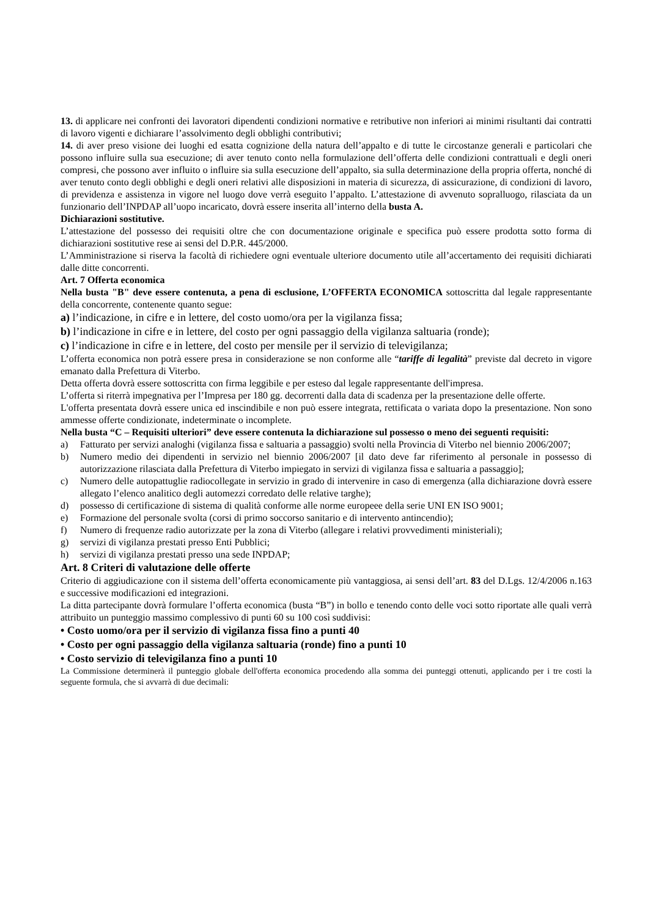13. di applicare nei confronti dei lavoratori dipendenti condizioni normative e retributive non inferiori ai minimi risultanti dai contratti di lavoro vigenti e dichiarare l’assolvimento degli obblighi contributivi;
14. di aver preso visione dei luoghi ed esatta cognizione della natura dell’appalto e di tutte le circostanze generali e particolari che possono influire sulla sua esecuzione; di aver tenuto conto nella formulazione dell’offerta delle condizioni contrattuali e degli oneri compresi, che possono aver influito o influire sia sulla esecuzione dell’appalto, sia sulla determinazione della propria offerta, nonché di aver tenuto conto degli obblighi e degli oneri relativi alle disposizioni in materia di sicurezza, di assicurazione, di condizioni di lavoro, di previdenza e assistenza in vigore nel luogo dove verrà eseguito l’appalto. L’attestazione di avvenuto sopralluogo, rilasciata da un funzionario dell’INPDAP all’uopo incaricato, dovrà essere inserita all’interno della busta A.
Dichiarazioni sostitutive.
L’attestazione del possesso dei requisiti oltre che con documentazione originale e specifica può essere prodotta sotto forma di dichiarazioni sostitutive rese ai sensi del D.P.R. 445/2000.
L’Amministrazione si riserva la facoltà di richiedere ogni eventuale ulteriore documento utile all’accertamento dei requisiti dichiarati dalle ditte concorrenti.
Art. 7 Offerta economica
Nella busta "B" deve essere contenuta, a pena di esclusione, L’OFFERTA ECONOMICA sottoscritta dal legale rappresentante della concorrente, contenente quanto segue:
a) l’indicazione, in cifre e in lettere, del costo uomo/ora per la vigilanza fissa;
b) l’indicazione in cifre e in lettere, del costo per ogni passaggio della vigilanza saltuaria (ronde);
c) l’indicazione in cifre e in lettere, del costo per mensile per il servizio di televigilanza;
L’offerta economica non potrà essere presa in considerazione se non conforme alle “tariffe di legalità” previste dal decreto in vigore emanato dalla Prefettura di Viterbo.
Detta offerta dovrà essere sottoscritta con firma leggibile e per esteso dal legale rappresentante dell'impresa.
L’offerta si riterrà impegnativa per l’Impresa per 180 gg. decorrenti dalla data di scadenza per la presentazione delle offerte.
L'offerta presentata dovrà essere unica ed inscindibile e non può essere integrata, rettificata o variata dopo la presentazione. Non sono ammesse offerte condizionate, indeterminate o incomplete.
Nella busta “C – Requisiti ulteriori” deve essere contenuta la dichiarazione sul possesso o meno dei seguenti requisiti:
a) Fatturato per servizi analoghi (vigilanza fissa e saltuaria a passaggio) svolti nella Provincia di Viterbo nel biennio 2006/2007;
b) Numero medio dei dipendenti in servizio nel biennio 2006/2007 [il dato deve far riferimento al personale in possesso di autorizzazione rilasciata dalla Prefettura di Viterbo impiegato in servizi di vigilanza fissa e saltuaria a passaggio];
c) Numero delle autopattuglie radiocollegate in servizio in grado di intervenire in caso di emergenza (alla dichiarazione dovrà essere allegato l’elenco analitico degli automezzi corredato delle relative targhe);
d) possesso di certificazione di sistema di qualità conforme alle norme europeee della serie UNI EN ISO 9001;
e) Formazione del personale svolta (corsi di primo soccorso sanitario e di intervento antincendio);
f) Numero di frequenze radio autorizzate per la zona di Viterbo (allegare i relativi provvedimenti ministeriali);
g) servizi di vigilanza prestati presso Enti Pubblici;
h) servizi di vigilanza prestati presso una sede INPDAP;
Art. 8 Criteri di valutazione delle offerte
Criterio di aggiudicazione con il sistema dell’offerta economicamente più vantaggiosa, ai sensi dell’art. 83 del D.Lgs. 12/4/2006 n.163 e successive modificazioni ed integrazioni.
La ditta partecipante dovrà formulare l’offerta economica (busta “B”) in bollo e tenendo conto delle voci sotto riportate alle quali verrà attribuito un punteggio massimo complessivo di punti 60 su 100 così suddivisi:
• Costo uomo/ora per il servizio di vigilanza fissa fino a punti 40
• Costo per ogni passaggio della vigilanza saltuaria (ronde) fino a punti 10
• Costo servizio di televigilanza fino a punti 10
La Commissione determinerà il punteggio globale dell'offerta economica procedendo alla somma dei punteggi ottenuti, applicando per i tre costi la seguente formula, che si avvarrà di due decimali: